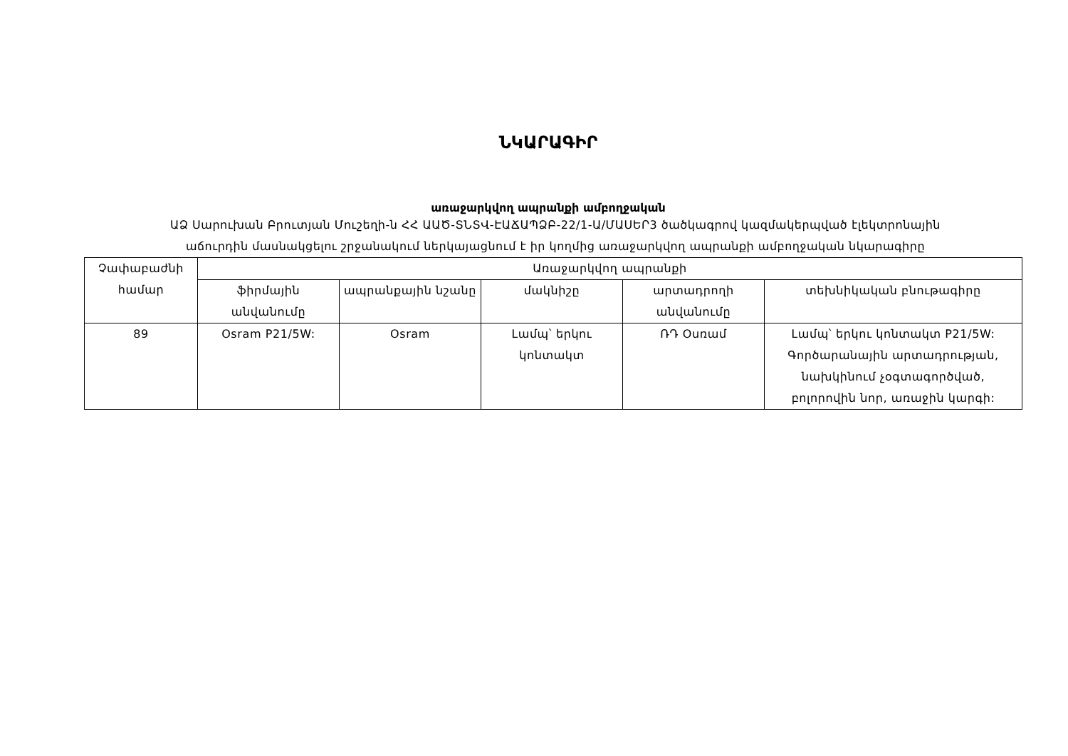ՆԿԱՐԱԳԻՐ
առաջարկվող ապրանքի ամբողջական
ԱՁ Սարուխան Բրուտյան Մուշեղի-ն ՀՀ ԱԱԾ-ՏՆՏՎ-ԷԱՃԱՊՁԲ-22/1-Ա/ՄԱՍԵՐ3 ծածկագրով կազմակերպված էլեկտրոնային
աճուրդին մասնակցելու շրջանակում ներկայացնում է իր կողմից առաջարկվող ապրանքի ամբողջական նկարագիրը
| Չափաբաժնի համար | Առաջարկվող ապրանքի | | | | |
| --- | --- | --- | --- | --- | --- |
| | ֆիրմային անվանումը | ապրանքային նշանը | մակնիշը | արտադրողի անվանումը | տեխնիկական բնութագիրը |
| 89 | Osram P21/5W: | Osram | Լամպ՝ երկու կոնտակտ | ՌԴ Օսռամ | Լամպ՝ երկու կոնտակտ P21/5W: Գործարանային արտադրության, նախկինում չօգտագործված, բոլորովին նոր, առաջին կարգի: |